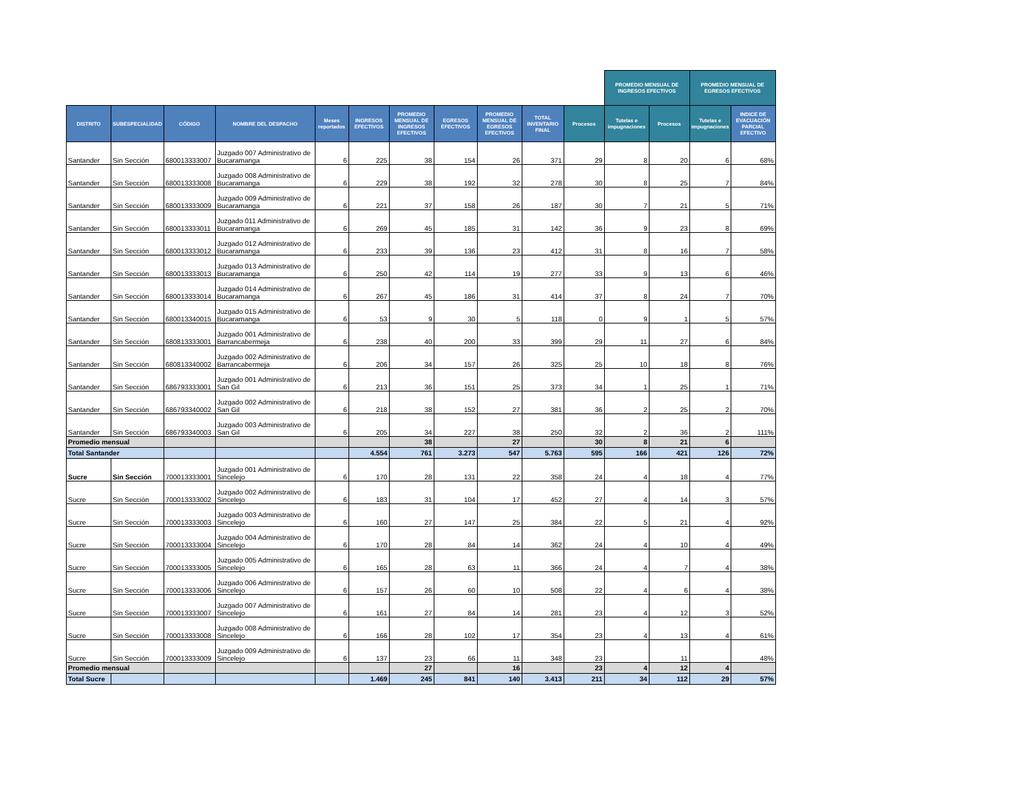| | | | | | | | | | | | PROMEDIO MENSUAL DE INGRESOS EFECTIVOS | | PROMEDIO MENSUAL DE EGRESOS EFECTIVOS | | |
| --- | --- | --- | --- | --- | --- | --- | --- | --- | --- | --- | --- | --- | --- | --- | --- |
| DISTRITO | SUBESPECIALIDAD | CÓDIGO | NOMBRE DEL DESPACHO | Meses reportados | INGRESOS EFECTIVOS | PROMEDIO MENSUAL DE INGRESOS EFECTIVOS | EGRESOS EFECTIVOS | PROMEDIO MENSUAL DE EGRESOS EFECTIVOS | TOTAL INVENTARIO FINAL | Procesos | Tutelas e impugnaciones | Procesos | Tutelas e impugnaciones | INDICE DE EVACUACIÓN PARCIAL EFECTIVO | |
| Santander | Sin Sección | 680013333007 | Juzgado 007 Administrativo de Bucaramanga | 6 | 225 | 38 | 154 | 26 | 371 | 29 | 8 | 20 | 6 | 68% | |
| Santander | Sin Sección | 680013333008 | Juzgado 008 Administrativo de Bucaramanga | 6 | 229 | 38 | 192 | 32 | 278 | 30 | 8 | 25 | 7 | 84% | |
| Santander | Sin Sección | 680013333009 | Juzgado 009 Administrativo de Bucaramanga | 6 | 221 | 37 | 158 | 26 | 187 | 30 | 7 | 21 | 5 | 71% | |
| Santander | Sin Sección | 680013333011 | Juzgado 011 Administrativo de Bucaramanga | 6 | 269 | 45 | 185 | 31 | 142 | 36 | 9 | 23 | 8 | 69% | |
| Santander | Sin Sección | 680013333012 | Juzgado 012 Administrativo de Bucaramanga | 6 | 233 | 39 | 136 | 23 | 412 | 31 | 8 | 16 | 7 | 58% | |
| Santander | Sin Sección | 680013333013 | Juzgado 013 Administrativo de Bucaramanga | 6 | 250 | 42 | 114 | 19 | 277 | 33 | 9 | 13 | 6 | 46% | |
| Santander | Sin Sección | 680013333014 | Juzgado 014 Administrativo de Bucaramanga | 6 | 267 | 45 | 186 | 31 | 414 | 37 | 8 | 24 | 7 | 70% | |
| Santander | Sin Sección | 680013340015 | Juzgado 015 Administrativo de Bucaramanga | 6 | 53 | 9 | 30 | 5 | 118 | 0 | 9 | 1 | 5 | 57% | |
| Santander | Sin Sección | 680813333001 | Juzgado 001 Administrativo de Barrancabermeja | 6 | 238 | 40 | 200 | 33 | 399 | 29 | 11 | 27 | 6 | 84% | |
| Santander | Sin Sección | 680813340002 | Juzgado 002 Administrativo de Barrancabermeja | 6 | 206 | 34 | 157 | 26 | 325 | 25 | 10 | 18 | 8 | 76% | |
| Santander | Sin Sección | 686793333001 | Juzgado 001 Administrativo de San Gil | 6 | 213 | 36 | 151 | 25 | 373 | 34 | 1 | 25 | 1 | 71% | |
| Santander | Sin Sección | 686793340002 | Juzgado 002 Administrativo de San Gil | 6 | 218 | 38 | 152 | 27 | 381 | 36 | 2 | 25 | 2 | 70% | |
| Santander | Sin Sección | 686793340003 | Juzgado 003 Administrativo de San Gil | 6 | 205 | 34 | 227 | 38 | 250 | 32 | 2 | 36 | 2 | 111% | |
| Promedio mensual | | | | | | 38 | | 27 | | 30 | 8 | 21 | 6 | | |
| Total Santander | | | | | 4.554 | 761 | 3.273 | 547 | 5.763 | 595 | 166 | 421 | 126 | 72% | |
| Sucre | Sin Sección | 700013333001 | Juzgado 001 Administrativo de Sincelejo | 6 | 170 | 28 | 131 | 22 | 358 | 24 | 4 | 18 | 4 | 77% | |
| Sucre | Sin Sección | 700013333002 | Juzgado 002 Administrativo de Sincelejo | 6 | 183 | 31 | 104 | 17 | 452 | 27 | 4 | 14 | 3 | 57% | |
| Sucre | Sin Sección | 700013333003 | Juzgado 003 Administrativo de Sincelejo | 6 | 160 | 27 | 147 | 25 | 384 | 22 | 5 | 21 | 4 | 92% | |
| Sucre | Sin Sección | 700013333004 | Juzgado 004 Administrativo de Sincelejo | 6 | 170 | 28 | 84 | 14 | 362 | 24 | 4 | 10 | 4 | 49% | |
| Sucre | Sin Sección | 700013333005 | Juzgado 005 Administrativo de Sincelejo | 6 | 165 | 28 | 63 | 11 | 366 | 24 | 4 | 7 | 4 | 38% | |
| Sucre | Sin Sección | 700013333006 | Juzgado 006 Administrativo de Sincelejo | 6 | 157 | 26 | 60 | 10 | 508 | 22 | 4 | 6 | 4 | 38% | |
| Sucre | Sin Sección | 700013333007 | Juzgado 007 Administrativo de Sincelejo | 6 | 161 | 27 | 84 | 14 | 281 | 23 | 4 | 12 | 3 | 52% | |
| Sucre | Sin Sección | 700013333008 | Juzgado 008 Administrativo de Sincelejo | 6 | 166 | 28 | 102 | 17 | 354 | 23 | 4 | 13 | 4 | 61% | |
| Sucre | Sin Sección | 700013333009 | Juzgado 009 Administrativo de Sincelejo | 6 | 137 | 23 | 66 | 11 | 348 | 23 | | 11 | | 48% | |
| Promedio mensual | | | | | | 27 | | 16 | | 23 | 4 | 12 | 4 | | |
| Total Sucre | | | | | 1.469 | 245 | 841 | 140 | 3.413 | 211 | 34 | 112 | 29 | 57% | |